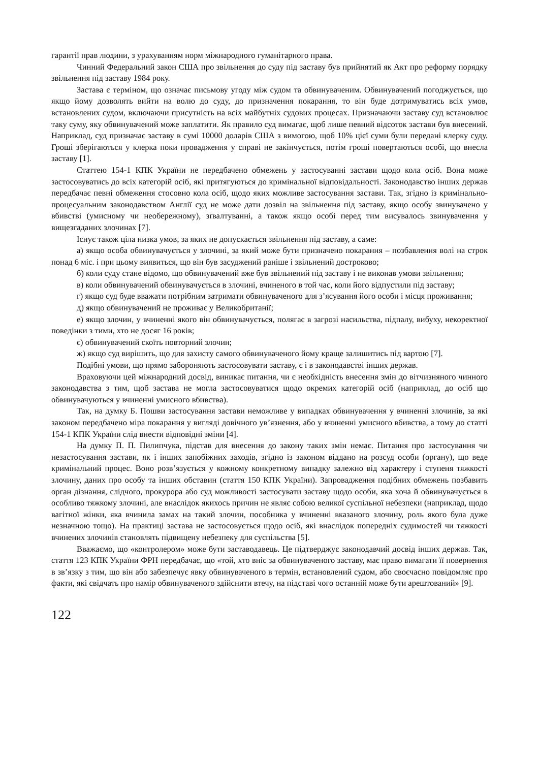гарантії прав людини, з урахуванням норм міжнародного гуманітарного права.
Чинний Федеральний закон США про звільнення до суду під заставу був прийнятий як Акт про реформу порядку звільнення під заставу 1984 року.
Застава є терміном, що означає письмову угоду між судом та обвинуваченим. Обвинувачений погоджується, що якщо йому дозволять вийти на волю до суду, до призначення покарання, то він буде дотримуватись всіх умов, встановлених судом, включаючи присутність на всіх майбутніх судових процесах. Призначаючи заставу суд встановлює таку суму, яку обвинувачений може заплатити. Як правило суд вимагає, щоб лише певний відсоток застави був внесений. Наприклад, суд призначає заставу в сумі 10000 доларів США з вимогою, щоб 10% цієї суми були передані клерку суду. Гроші зберігаються у клерка поки провадження у справі не закінчується, потім гроші повертаються особі, що внесла заставу [1].
Статтею 154-1 КПК України не передбачено обмежень у застосуванні застави щодо кола осіб. Вона може застосовуватись до всіх категорій осіб, які притягуються до кримінальної відповідальності. Законодавство інших держав передбачає певні обмеження стосовно кола осіб, щодо яких можливе застосування застави. Так, згідно із кримінально-процесуальним законодавством Англії суд не може дати дозвіл на звільнення під заставу, якщо особу звинувачено у вбивстві (умисному чи необережному), зґвалтуванні, а також якщо особі перед тим висувалось звинувачення у вищезгаданих злочинах [7].
Існує також ціла низка умов, за яких не допускається звільнення під заставу, а саме:
а) якщо особа обвинувачується у злочині, за який може бути призначено покарання – позбавлення волі на строк понад 6 міс. і при цьому виявиться, що він був засуджений раніше і звільнений достроково;
б) коли суду стане відомо, що обвинувачений вже був звільнений під заставу і не виконав умови звільнення;
в) коли обвинувачений обвинувачується в злочині, вчиненого в той час, коли його відпустили під заставу;
г) якщо суд буде вважати потрібним затримати обвинуваченого для з’ясування його особи і місця проживання;
д) якщо обвинувачений не проживає у Великобританії;
е) якщо злочин, у вчиненні якого він обвинувачується, полягає в загрозі насильства, підпалу, вибуху, некоректної поведінки з тими, хто не досяг 16 років;
є) обвинувачений скоїть повторний злочин;
ж) якщо суд вирішить, що для захисту самого обвинуваченого йому краще залишитись під вартою [7].
Подібні умови, що прямо забороняють застосовувати заставу, є і в законодавстві інших держав.
Враховуючи цей міжнародний досвід, виникає питання, чи є необхідність внесення змін до вітчизняного чинного законодавства з тим, щоб застава не могла застосовуватися щодо окремих категорій осіб (наприклад, до осіб що обвинувачуються у вчиненні умисного вбивства).
Так, на думку Б. Пошви застосування застави неможливе у випадках обвинувачення у вчиненні злочинів, за які законом передбачено міра покарання у вигляді довічного ув’язнення, або у вчиненні умисного вбивства, а тому до статті 154-1 КПК України слід внести відповідні зміни [4].
На думку П. П. Пилипчука, підстав для внесення до закону таких змін немає. Питання про застосування чи незастосування застави, як і інших запобіжних заходів, згідно із законом віддано на розсуд особи (органу), що веде кримінальний процес. Воно розв’язується у кожному конкретному випадку залежно від характеру і ступеня тяжкості злочину, даних про особу та інших обставин (стаття 150 КПК України). Запровадження подібних обмежень позбавить орган дізнання, слідчого, прокурора або суд можливості застосувати заставу щодо особи, яка хоча й обвинувачується в особливо тяжкому злочині, але внаслідок якихось причин не являє собою великої суспільної небезпеки (наприклад, щодо вагітної жінки, яка вчинила замах на такий злочин, пособника у вчиненні вказаного злочину, роль якого була дуже незначною тощо). На практиці застава не застосовується щодо осіб, які внаслідок попередніх судимостей чи тяжкості вчинених злочинів становлять підвищену небезпеку для суспільства [5].
Вважаємо, що «контролером» може бути заставодавець. Це підтверджує законодавчий досвід інших держав. Так, стаття 123 КПК України ФРН передбачає, що «той, хто вніс за обвинуваченого заставу, має право вимагати її повернення в зв’язку з тим, що він або забезпечує явку обвинуваченого в термін, встановлений судом, або своєчасно повідомляє про факти, які свідчать про намір обвинуваченого здійснити втечу, на підставі чого останній може бути арештований» [9].
122